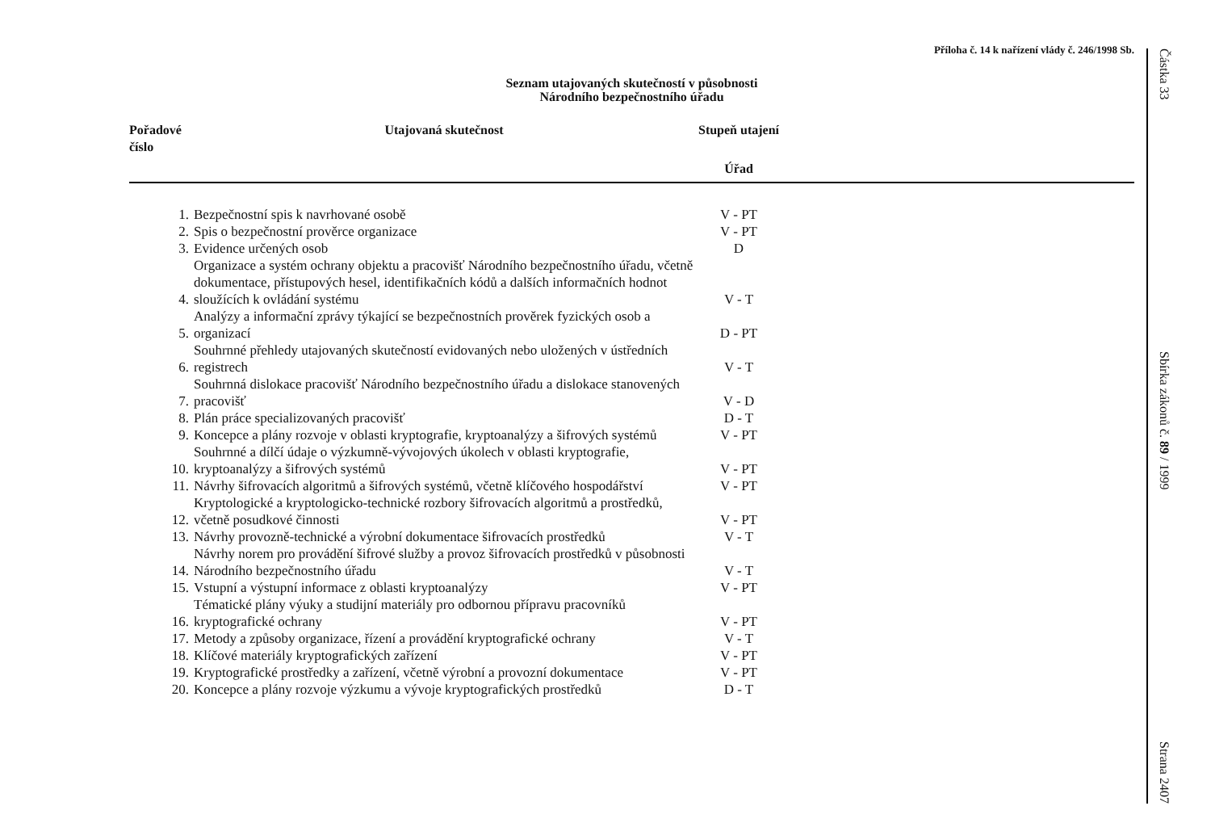Příloha č. 14 k nařízení vlády č. 246/1998 Sb.
Seznam utajovaných skutečností v působnosti
Národního bezpečnostního úřadu
| Pořadové číslo | Utajovaná skutečnost | Stupeň utajení | |
| --- | --- | --- | --- |
| | | Úřad | |
| 1. | Bezpečnostní spis k navrhované osobě | V - PT | |
| 2. | Spis o bezpečnostní prověrce organizace | V - PT | |
| 3. | Evidence určených osob | D | |
| 4. | Organizace a systém ochrany objektu a pracovišť Národního bezpečnostního úřadu, včetně dokumentace, přístupových hesel, identifikačních kódů a dalších informačních hodnot sloužících k ovládání systému | V - T | |
| 5. | Analýzy a informační zprávy týkající se bezpečnostních prověrek fyzických osob a organizací | D - PT | |
| 6. | Souhrnné přehledy utajovaných skutečností evidovaných nebo uložených v ústředních registrech | V - T | |
| 7. | Souhrnná dislokace pracovišť Národního bezpečnostního úřadu a dislokace stanovených pracovišť | V - D | |
| 8. | Plán práce specializovaných pracovišť | D - T | |
| 9. | Koncepce a plány rozvoje v oblasti kryptografie, kryptoanalýzy a šifrových systémů | V - PT | |
| 10. | Souhrnné a dílčí údaje o výzkumně-vývojových úkolech v oblasti kryptografie, kryptoanalýzy a šifrových systémů | V - PT | |
| 11. | Návrhy šifrovacích algoritmů a šifrových systémů, včetně klíčového hospodářství | V - PT | |
| 12. | Kryptologické a kryptologicko-technické rozbory šifrovacích algoritmů a prostředků, včetně posudkové činnosti | V - PT | |
| 13. | Návrhy provozně-technické a výrobní dokumentace šifrovacích prostředků | V - T | |
| 14. | Návrhy norem pro provádění šifrové služby a provoz šifrovacích prostředků v působnosti Národního bezpečnostního úřadu | V - T | |
| 15. | Vstupní a výstupní informace z oblasti kryptoanalýzy | V - PT | |
| 16. | Tématické plány výuky a studijní materiály pro odbornou přípravu pracovníků kryptografické ochrany | V - PT | |
| 17. | Metody a způsoby organizace, řízení a provádění kryptografické ochrany | V - T | |
| 18. | Klíčové materiály kryptografických zařízení | V - PT | |
| 19. | Kryptografické prostředky a zařízení, včetně výrobní a provozní dokumentace | V - PT | |
| 20. | Koncepce a plány rozvoje výzkumu a vývoje kryptografických prostředků | D - T | |
Částka 33
Sbírka zákonů č. 89 / 1999
Strana 2407